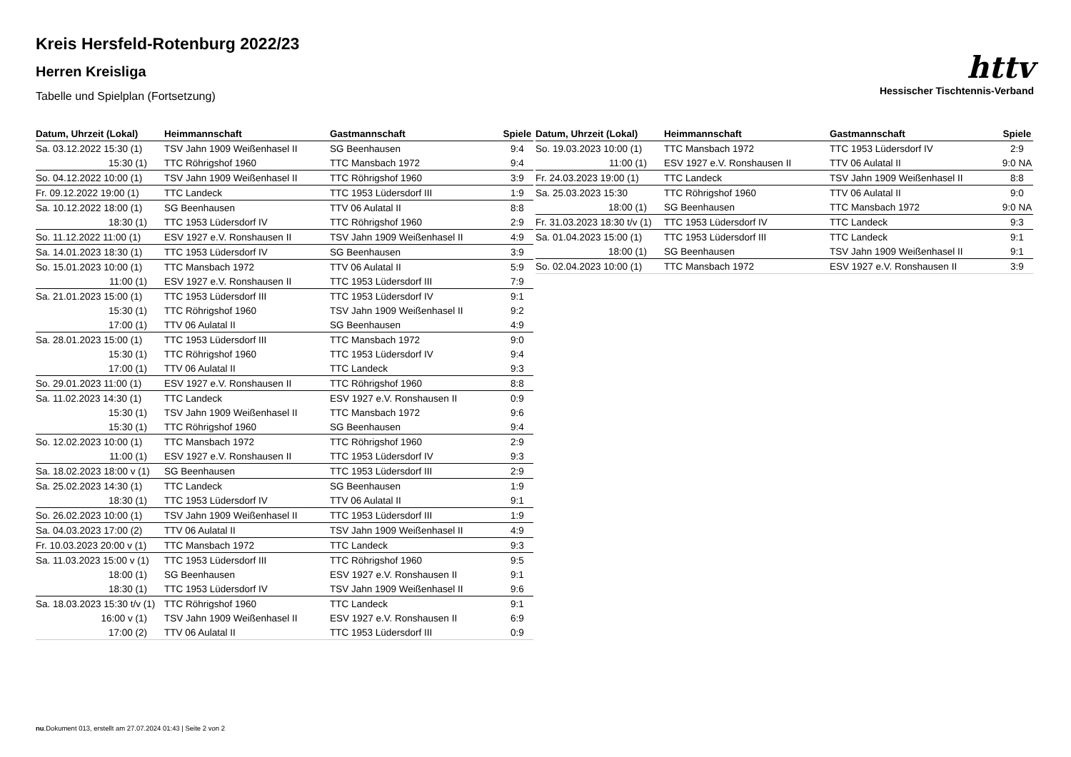httv
Hessischer Tischtennis-Verband
Kreis Hersfeld-Rotenburg 2022/23
Herren Kreisliga
Tabelle und Spielplan (Fortsetzung)
| Datum, Uhrzeit (Lokal) | Heimmannschaft | Gastmannschaft | Spiele |
| --- | --- | --- | --- |
| Sa. 03.12.2022 15:30 (1) | TSV Jahn 1909 Weißenhasel II | SG Beenhausen | 9:4 |
| 15:30 (1) | TTC Röhrigshof 1960 | TTC Mansbach 1972 | 9:4 |
| So. 04.12.2022 10:00 (1) | TSV Jahn 1909 Weißenhasel II | TTC Röhrigshof 1960 | 3:9 |
| Fr. 09.12.2022 19:00 (1) | TTC Landeck | TTC 1953 Lüdersdorf III | 1:9 |
| Sa. 10.12.2022 18:00 (1) | SG Beenhausen | TTV 06 Aulatal II | 8:8 |
| 18:30 (1) | TTC 1953 Lüdersdorf IV | TTC Röhrigshof 1960 | 2:9 |
| So. 11.12.2022 11:00 (1) | ESV 1927 e.V. Ronshausen II | TSV Jahn 1909 Weißenhasel II | 4:9 |
| Sa. 14.01.2023 18:30 (1) | TTC 1953 Lüdersdorf IV | SG Beenhausen | 3:9 |
| So. 15.01.2023 10:00 (1) | TTC Mansbach 1972 | TTV 06 Aulatal II | 5:9 |
| 11:00 (1) | ESV 1927 e.V. Ronshausen II | TTC 1953 Lüdersdorf III | 7:9 |
| Sa. 21.01.2023 15:00 (1) | TTC 1953 Lüdersdorf III | TTC 1953 Lüdersdorf IV | 9:1 |
| 15:30 (1) | TTC Röhrigshof 1960 | TSV Jahn 1909 Weißenhasel II | 9:2 |
| 17:00 (1) | TTV 06 Aulatal II | SG Beenhausen | 4:9 |
| Sa. 28.01.2023 15:00 (1) | TTC 1953 Lüdersdorf III | TTC Mansbach 1972 | 9:0 |
| 15:30 (1) | TTC Röhrigshof 1960 | TTC 1953 Lüdersdorf IV | 9:4 |
| 17:00 (1) | TTV 06 Aulatal II | TTC Landeck | 9:3 |
| So. 29.01.2023 11:00 (1) | ESV 1927 e.V. Ronshausen II | TTC Röhrigshof 1960 | 8:8 |
| Sa. 11.02.2023 14:30 (1) | TTC Landeck | ESV 1927 e.V. Ronshausen II | 0:9 |
| 15:30 (1) | TSV Jahn 1909 Weißenhasel II | TTC Mansbach 1972 | 9:6 |
| 15:30 (1) | TTC Röhrigshof 1960 | SG Beenhausen | 9:4 |
| So. 12.02.2023 10:00 (1) | TTC Mansbach 1972 | TTC Röhrigshof 1960 | 2:9 |
| 11:00 (1) | ESV 1927 e.V. Ronshausen II | TTC 1953 Lüdersdorf IV | 9:3 |
| Sa. 18.02.2023 18:00 v (1) | SG Beenhausen | TTC 1953 Lüdersdorf III | 2:9 |
| Sa. 25.02.2023 14:30 (1) | TTC Landeck | SG Beenhausen | 1:9 |
| 18:30 (1) | TTC 1953 Lüdersdorf IV | TTV 06 Aulatal II | 9:1 |
| So. 26.02.2023 10:00 (1) | TSV Jahn 1909 Weißenhasel II | TTC 1953 Lüdersdorf III | 1:9 |
| Sa. 04.03.2023 17:00 (2) | TTV 06 Aulatal II | TSV Jahn 1909 Weißenhasel II | 4:9 |
| Fr. 10.03.2023 20:00 v (1) | TTC Mansbach 1972 | TTC Landeck | 9:3 |
| Sa. 11.03.2023 15:00 v (1) | TTC 1953 Lüdersdorf III | TTC Röhrigshof 1960 | 9:5 |
| 18:00 (1) | SG Beenhausen | ESV 1927 e.V. Ronshausen II | 9:1 |
| 18:30 (1) | TTC 1953 Lüdersdorf IV | TSV Jahn 1909 Weißenhasel II | 9:6 |
| Sa. 18.03.2023 15:30 t/v (1) | TTC Röhrigshof 1960 | TTC Landeck | 9:1 |
| 16:00 v (1) | TSV Jahn 1909 Weißenhasel II | ESV 1927 e.V. Ronshausen II | 6:9 |
| 17:00 (2) | TTV 06 Aulatal II | TTC 1953 Lüdersdorf III | 0:9 |
| Datum, Uhrzeit (Lokal) | Heimmannschaft | Gastmannschaft | Spiele |
| --- | --- | --- | --- |
| So. 19.03.2023 10:00 (1) | TTC Mansbach 1972 | TTC 1953 Lüdersdorf IV | 2:9 |
| 11:00 (1) | ESV 1927 e.V. Ronshausen II | TTV 06 Aulatal II | 9:0 NA |
| Fr. 24.03.2023 19:00 (1) | TTC Landeck | TSV Jahn 1909 Weißenhasel II | 8:8 |
| Sa. 25.03.2023 15:30 | TTC Röhrigshof 1960 | TTV 06 Aulatal II | 9:0 |
| 18:00 (1) | SG Beenhausen | TTC Mansbach 1972 | 9:0 NA |
| Fr. 31.03.2023 18:30 t/v (1) | TTC 1953 Lüdersdorf IV | TTC Landeck | 9:3 |
| Sa. 01.04.2023 15:00 (1) | TTC 1953 Lüdersdorf III | TTC Landeck | 9:1 |
| 18:00 (1) | SG Beenhausen | TSV Jahn 1909 Weißenhasel II | 9:1 |
| So. 02.04.2023 10:00 (1) | TTC Mansbach 1972 | ESV 1927 e.V. Ronshausen II | 3:9 |
nu.Dokument 013, erstellt am 27.07.2024 01:43 | Seite 2 von 2